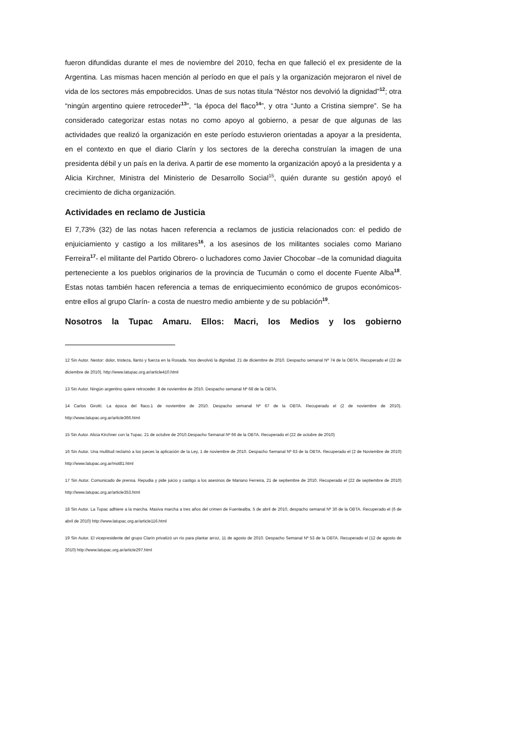fueron difundidas durante el mes de noviembre del 2010, fecha en que falleció el ex presidente de la Argentina. Las mismas hacen mención al período en que el país y la organización mejoraron el nivel de vida de los sectores más empobrecidos. Unas de sus notas titula “Néstor nos devolvió la dignidad”<sup>12</sup>; otra “ningún argentino quiere retroceder<sup>13</sup>”, “la época del flaco<sup>14</sup>”, y otra “Junto a Cristina siempre”. Se ha considerado categorizar estas notas no como apoyo al gobierno, a pesar de que algunas de las actividades que realizó la organización en este período estuvieron orientadas a apoyar a la presidenta, en el contexto en que el diario Clarín y los sectores de la derecha construían la imagen de una presidenta débil y un país en la deriva. A partir de ese momento la organización apoyó a la presidenta y a Alicia Kirchner, Ministra del Ministerio de Desarrollo Social<sup>15</sup>, quién durante su gestión apoyó el crecimiento de dicha organización.
Actividades en reclamo de Justicia
El 7,73% (32) de las notas hacen referencia a reclamos de justicia relacionados con: el pedido de enjuiciamiento y castigo a los militares<sup>16</sup>, a los asesinos de los militantes sociales como Mariano Ferreira<sup>17</sup>- el militante del Partido Obrero- o luchadores como Javier Chocobar –de la comunidad diaguita perteneciente a los pueblos originarios de la provincia de Tucumán o como el docente Fuente Alba<sup>18</sup>. Estas notas también hacen referencia a temas de enriquecimiento económico de grupos económicos-entre ellos al grupo Clarín- a costa de nuestro medio ambiente y de su población<sup>19</sup>.
Nosotros la Tupac Amaru. Ellos: Macri, los Medios y los gobierno
12 Sin Autor. Nestor: dolor, tristeza, llanto y fuerza en la Rosada. Nos devolvió la dignidad. 21 de diciembre de 2010. Despacho semanal Nº 74 de la OBTA. Recuperado el (22 de diciembre de 2010). http://www.latupac.org.ar/article410.html
13 Sin Autor. Ningún argentino quiere retroceder. 8 de noviembre de 2010. Despacho semanal Nº 68 de la OBTA.
14 Carlos Girotti. La época del flaco.1 de noviembre de 2010. Despacho semanal Nº 67 de la OBTA. Recuperado el (2 de noviembre de 2010). http://www.latupac.org.ar/article366.html
15 Sin Autor. Alicia Kirchner con la Tupac. 21 de octubre de 2010.Despacho Semanal Nº 66 de la OBTA. Recuperado el (22 de octubre de 2010)
16 Sin Autor. Una multitud reclamó a los jueces la aplicación de la Ley, 1 de noviembre de 2010. Despacho Semanal Nº 63 de la OBTA. Recuperado el (2 de Noviembre de 2010) http://www.latupac.org.ar/mot81.html
17 Sin Autor. Comunicado de prensa. Repudia y pide juicio y castigo a los asesinos de Mariano Ferreira, 21 de septiembre de 2010. Recuperado el (22 de septiembre de 2010) http://www.latupac.org.ar/article353.html
18 Sin Autor. La Tupac adhiere a la marcha. Masiva marcha a tres años del crimen de Fuentealba. 5 de abril de 2010, despacho semanal Nº 30 de la OBTA. Recuperado el (6 de abril de 2010) http://www.latupac.org.ar/article116.html
19 Sin Autor. El vicepresidente del grupo Clarín privatizó un río para plantar arroz, 11 de agosto de 2010. Despacho Semanal Nº 53 de la OBTA. Recuperado el (12 de agosto de 2010) http://www.latupac.org.ar/article297.html